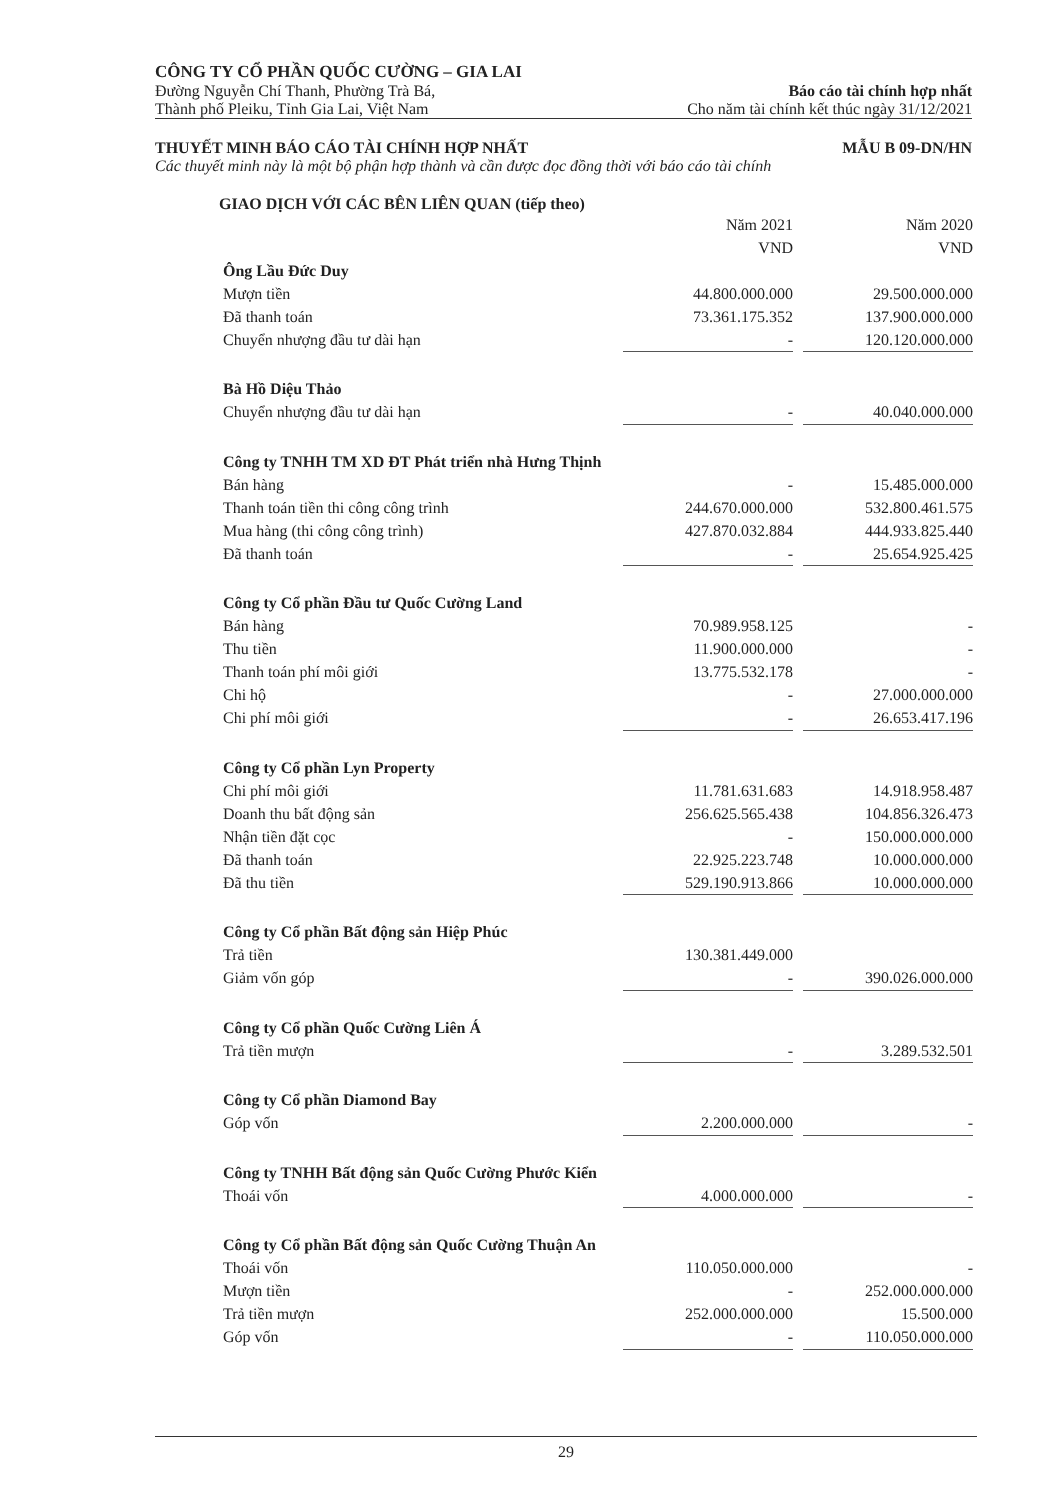CÔNG TY CỔ PHẦN QUỐC CƯỜNG – GIA LAI
Đường Nguyễn Chí Thanh, Phường Trà Bá, Báo cáo tài chính hợp nhất
Thành phố Pleiku, Tỉnh Gia Lai, Việt Nam Cho năm tài chính kết thúc ngày 31/12/2021
THUYẾT MINH BÁO CÁO TÀI CHÍNH HỢP NHẤT MẪU B 09-DN/HN
Các thuyết minh này là một bộ phận hợp thành và cần được đọc đồng thời với báo cáo tài chính
GIAO DỊCH VỚI CÁC BÊN LIÊN QUAN (tiếp theo)
| | Năm 2021 | | Năm 2020 |
| | VND | | VND |
| Ông Lầu Đức Duy | | | |
| Mượn tiền | 44.800.000.000 | | 29.500.000.000 |
| Đã thanh toán | 73.361.175.352 | | 137.900.000.000 |
| Chuyển nhượng đầu tư dài hạn | - | | 120.120.000.000 |
| Bà Hồ Diệu Thảo | | | |
| Chuyển nhượng đầu tư dài hạn | - | | 40.040.000.000 |
| Công ty TNHH TM XD ĐT Phát triển nhà Hưng Thịnh | | | |
| Bán hàng | - | | 15.485.000.000 |
| Thanh toán tiền thi công công trình | 244.670.000.000 | | 532.800.461.575 |
| Mua hàng (thi công công trình) | 427.870.032.884 | | 444.933.825.440 |
| Đã thanh toán | - | | 25.654.925.425 |
| Công ty Cổ phần Đầu tư Quốc Cường Land | | | |
| Bán hàng | 70.989.958.125 | | - |
| Thu tiền | 11.900.000.000 | | - |
| Thanh toán phí môi giới | 13.775.532.178 | | - |
| Chi hộ | - | | 27.000.000.000 |
| Chi phí môi giới | - | | 26.653.417.196 |
| Công ty Cổ phần Lyn Property | | | |
| Chi phí môi giới | 11.781.631.683 | | 14.918.958.487 |
| Doanh thu bất động sản | 256.625.565.438 | | 104.856.326.473 |
| Nhận tiền đặt cọc | - | | 150.000.000.000 |
| Đã thanh toán | 22.925.223.748 | | 10.000.000.000 |
| Đã thu tiền | 529.190.913.866 | | 10.000.000.000 |
| Công ty Cổ phần Bất động sản Hiệp Phúc | | | |
| Trả tiền | 130.381.449.000 | | |
| Giảm vốn góp | - | | 390.026.000.000 |
| Công ty Cổ phần Quốc Cường Liên Á | | | |
| Trả tiền mượn | - | | 3.289.532.501 |
| Công ty Cổ phần Diamond Bay | | | |
| Góp vốn | 2.200.000.000 | | - |
| Công ty TNHH Bất động sản Quốc Cường Phước Kiển | | | |
| Thoái vốn | 4.000.000.000 | | - |
| Công ty Cổ phần Bất động sản Quốc Cường Thuận An | | | |
| Thoái vốn | 110.050.000.000 | | - |
| Mượn tiền | - | | 252.000.000.000 |
| Trả tiền mượn | 252.000.000.000 | | 15.500.000 |
| Góp vốn | - | | 110.050.000.000 |
29